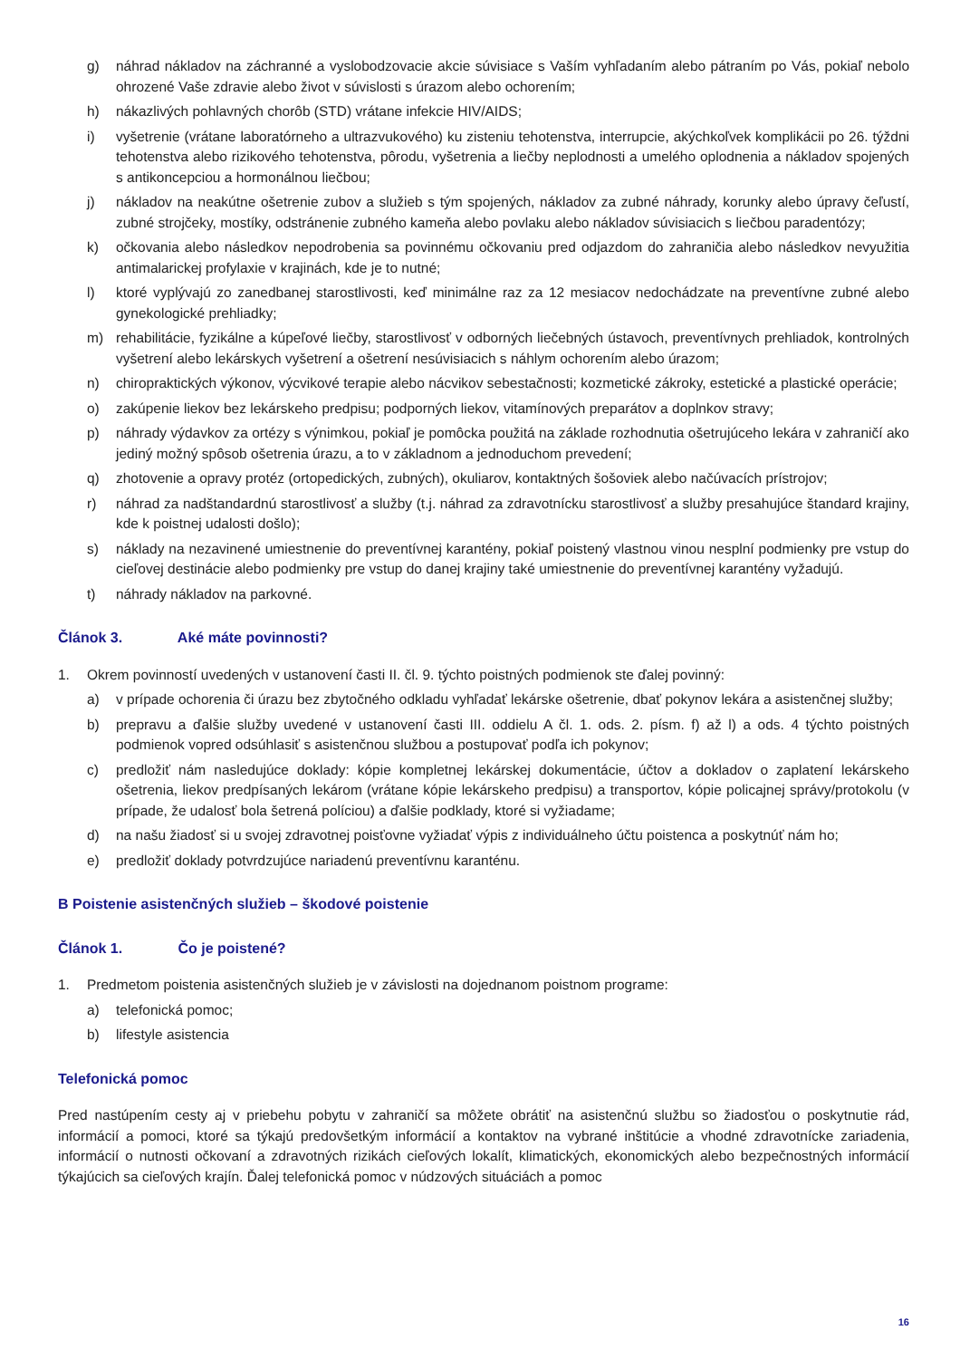g) náhrad nákladov na záchranné a vyslobodzovacie akcie súvisiace s Vaším vyhľadaním alebo pátraním po Vás, pokiaľ nebolo ohrozené Vaše zdravie alebo život v súvislosti s úrazom alebo ochorením;
h) nákazlivých pohlavných chorôb (STD) vrátane infekcie HIV/AIDS;
i) vyšetrenie (vrátane laboratórneho a ultrazvukového) ku zisteniu tehotenstva, interrupcie, akýchkoľvek komplikácii po 26. týždni tehotenstva alebo rizikového tehotenstva, pôrodu, vyšetrenia a liečby neplodnosti a umelého oplodnenia a nákladov spojených s antikoncepciou a hormonálnou liečbou;
j) nákladov na neakútne ošetrenie zubov a služieb s tým spojených, nákladov za zubné náhrady, korunky alebo úpravy čeľustí, zubné strojčeky, mostíky, odstránenie zubného kameňa alebo povlaku alebo nákladov súvisiacich s liečbou paradentózy;
k) očkovania alebo následkov nepodrobenia sa povinnému očkovaniu pred odjazdom do zahraničia alebo následkov nevyužitia antimalarickej profylaxie v krajinách, kde je to nutné;
l) ktoré vyplývajú zo zanedbanej starostlivosti, keď minimálne raz za 12 mesiacov nedochádzate na preventívne zubné alebo gynekologické prehliadky;
m) rehabilitácie, fyzikálne a kúpeľové liečby, starostlivosť v odborných liečebných ústavoch, preventívnych prehliadok, kontrolných vyšetrení alebo lekárskych vyšetrení a ošetrení nesúvisiacich s náhlym ochorením alebo úrazom;
n) chiropraktických výkonov, výcvikové terapie alebo nácvikov sebestačnosti; kozmetické zákroky, estetické a plastické operácie;
o) zakúpenie liekov bez lekárskeho predpisu; podporných liekov, vitamínových preparátov a doplnkov stravy;
p) náhrady výdavkov za ortézy s výnimkou, pokiaľ je pomôcka použitá na základe rozhodnutia ošetrujúceho lekára v zahraničí ako jediný možný spôsob ošetrenia úrazu, a to v základnom a jednoduchom prevedení;
q) zhotovenie a opravy protéz (ortopedických, zubných), okuliarov, kontaktných šošoviek alebo načúvacích prístrojov;
r) náhrad za nadštandardnú starostlivosť a služby (t.j. náhrad za zdravotnícku starostlivosť a služby presahujúce štandard krajiny, kde k poistnej udalosti došlo);
s) náklady na nezavinené umiestnenie do preventívnej karantény, pokiaľ poistený vlastnou vinou nesplní podmienky pre vstup do cieľovej destinácie alebo podmienky pre vstup do danej krajiny také umiestnenie do preventívnej karantény vyžadujú.
t) náhrady nákladov na parkovné.
Článok 3. Aké máte povinnosti?
1. Okrem povinností uvedených v ustanovení časti II. čl. 9. týchto poistných podmienok ste ďalej povinný:
a) v prípade ochorenia či úrazu bez zbytočného odkladu vyhľadať lekárske ošetrenie, dbať pokynov lekára a asistenčnej služby;
b) prepravu a ďalšie služby uvedené v ustanovení časti III. oddielu A čl. 1. ods. 2. písm. f) až l) a ods. 4 týchto poistných podmienok vopred odsúhlasiť s asistenčnou službou a postupovať podľa ich pokynov;
c) predložiť nám nasledujúce doklady: kópie kompletnej lekárskej dokumentácie, účtov a dokladov o zaplatení lekárskeho ošetrenia, liekov predpísaných lekárom (vrátane kópie lekárskeho predpisu) a transportov, kópie policajnej správy/protokolu (v prípade, že udalosť bola šetrená políciou) a ďalšie podklady, ktoré si vyžiadame;
d) na našu žiadosť si u svojej zdravotnej poisťovne vyžiadať výpis z individuálneho účtu poistenca a poskytnúť nám ho;
e) predložiť doklady potvrdzujúce nariadenú preventívnu karanténu.
B Poistenie asistenčných služieb – škodové poistenie
Článok 1. Čo je poistené?
1. Predmetom poistenia asistenčných služieb je v závislosti na dojednanom poistnom programe:
a) telefonická pomoc;
b) lifestyle asistencia
Telefonická pomoc
Pred nastúpením cesty aj v priebehu pobytu v zahraničí sa môžete obrátiť na asistenčnú službu so žiadosťou o poskytnutie rád, informácií a pomoci, ktoré sa týkajú predovšetkým informácií a kontaktov na vybrané inštitúcie a vhodné zdravotnícke zariadenia, informácií o nutnosti očkovaní a zdravotných rizikách cieľových lokalít, klimatických, ekonomických alebo bezpečnostných informácií týkajúcich sa cieľových krajín. Ďalej telefonická pomoc v núdzových situáciách a pomoc
16